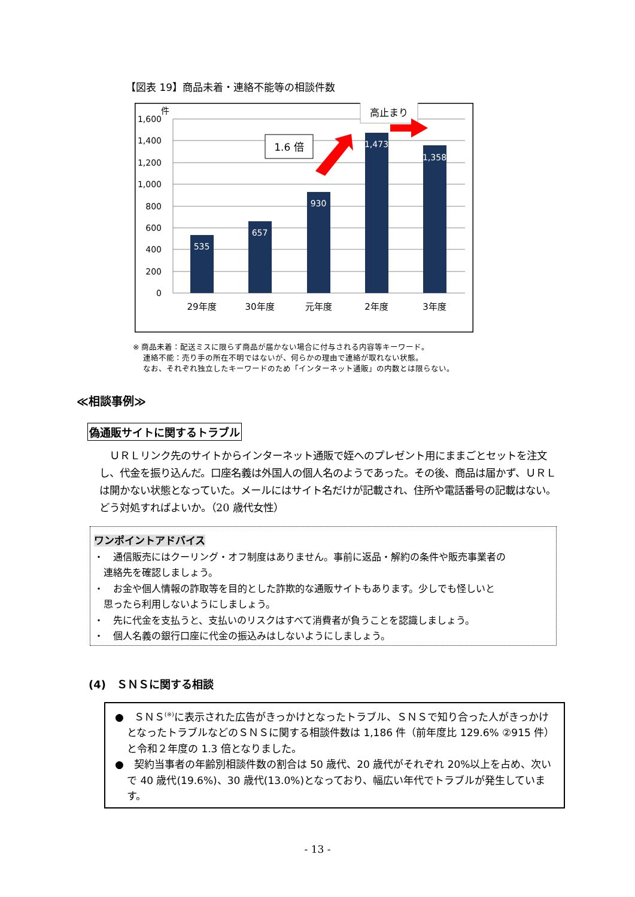【図表 19】商品未着・連絡不能等の相談件数
1,600
1,400
1,200
1,000
800
600
400
200
0
件
535
657
930
1,473
1,358
29年度
30年度
元年度
2年度
3年度
1.6 倍
高止まり
※ 商品未着：配送ミスに限らず商品が届かない場合に付与される内容等キーワード。
　 連絡不能：売り手の所在不明ではないが、何らかの理由で連絡が取れない状態。
　 なお、それぞれ独立したキーワードのため「インターネット通販」の内数とは限らない。
≪相談事例≫
偽通販サイトに関するトラブル
　ＵＲＬリンク先のサイトからインターネット通販で姪へのプレゼント用にままごとセットを注文し、代金を振り込んだ。口座名義は外国人の個人名のようであった。その後、商品は届かず、ＵＲＬは開かない状態となっていた。メールにはサイト名だけが記載され、住所や電話番号の記載はない。どう対処すればよいか。（20 歳代女性）
ワンポイントアドバイス
・　通信販売にはクーリング・オフ制度はありません。事前に返品・解約の条件や販売事業者の
　連絡先を確認しましょう。
・　お金や個人情報の詐取等を目的とした詐欺的な通販サイトもあります。少しでも怪しいと
　思ったら利用しないようにしましょう。
・　先に代金を支払うと、支払いのリスクはすべて消費者が負うことを認識しましょう。
・　個人名義の銀行口座に代金の振込みはしないようにしましょう。
(4)　ＳＮＳに関する相談
●　ＳＮＳ<sup>(※)</sup>に表示された広告がきっかけとなったトラブル、ＳＮＳで知り合った人がきっかけとなったトラブルなどのＳＮＳに関する相談件数は 1,186 件（前年度比 129.6% ②915 件）と令和２年度の 1.3 倍となりました。
●　契約当事者の年齢別相談件数の割合は 50 歳代、20 歳代がそれぞれ 20%以上を占め、次いで 40 歳代(19.6%)、30 歳代(13.0%)となっており、幅広い年代でトラブルが発生しています。
- 13 -